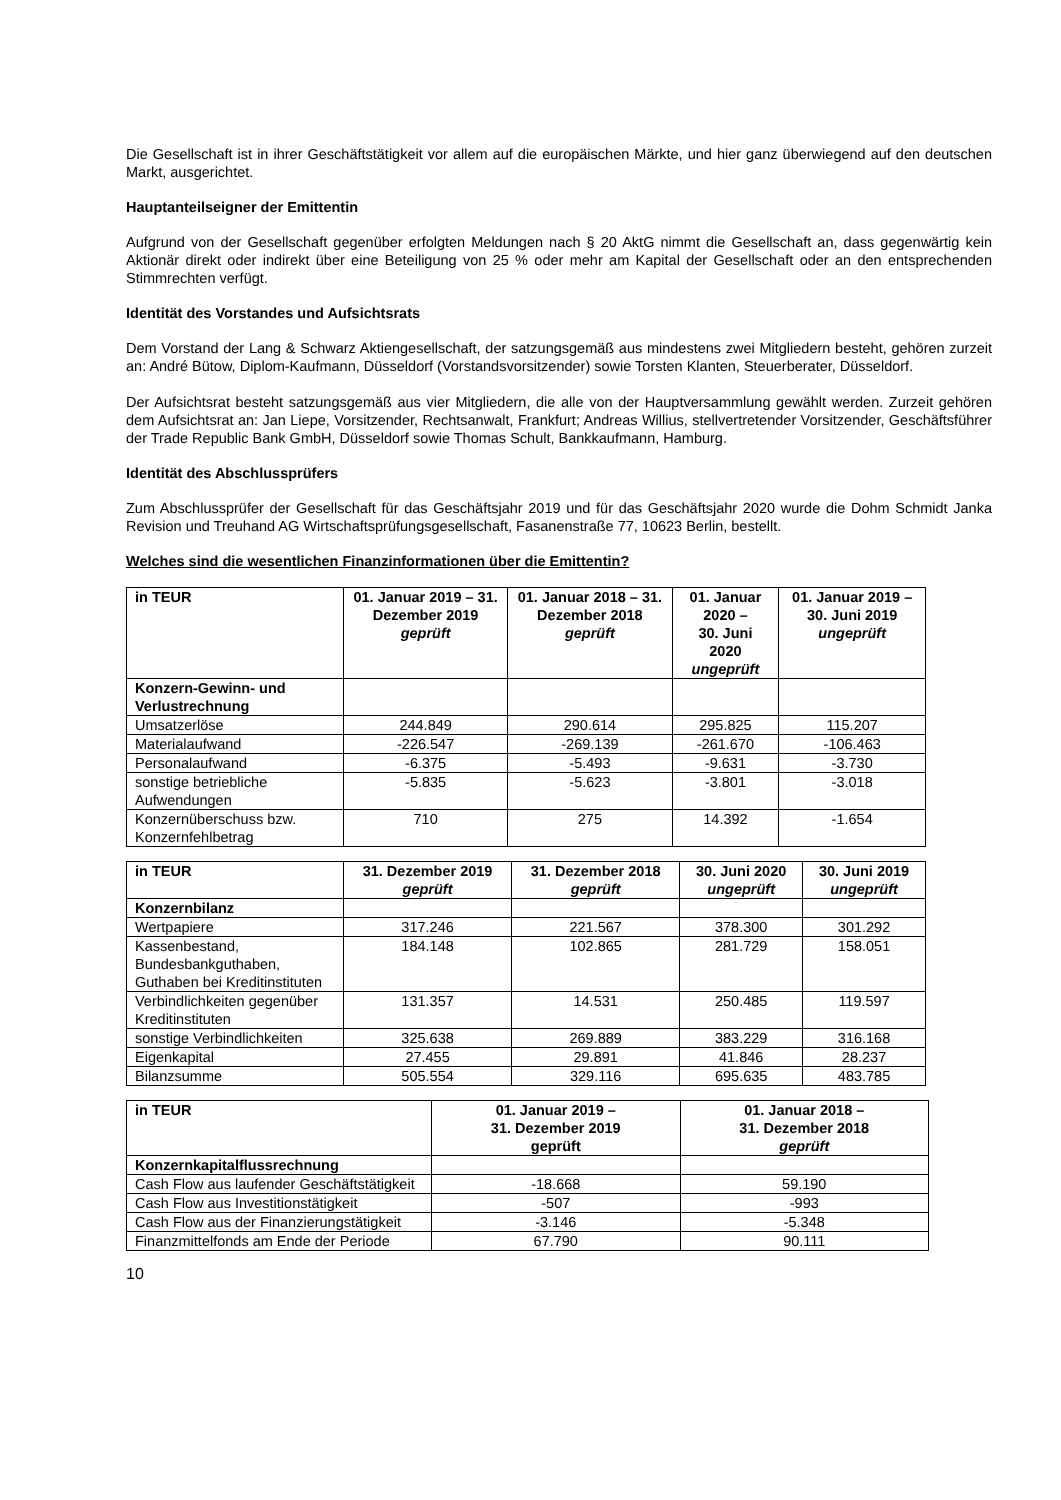Die Gesellschaft ist in ihrer Geschäftstätigkeit vor allem auf die europäischen Märkte, und hier ganz überwiegend auf den deutschen Markt, ausgerichtet.
Hauptanteilseigner der Emittentin
Aufgrund von der Gesellschaft gegenüber erfolgten Meldungen nach § 20 AktG nimmt die Gesellschaft an, dass gegenwärtig kein Aktionär direkt oder indirekt über eine Beteiligung von 25 % oder mehr am Kapital der Gesellschaft oder an den entsprechenden Stimmrechten verfügt.
Identität des Vorstandes und Aufsichtsrats
Dem Vorstand der Lang & Schwarz Aktiengesellschaft, der satzungsgemäß aus mindestens zwei Mitgliedern besteht, gehören zurzeit an: André Bütow, Diplom-Kaufmann, Düsseldorf (Vorstandsvorsitzender) sowie Torsten Klanten, Steuerberater, Düsseldorf.
Der Aufsichtsrat besteht satzungsgemäß aus vier Mitgliedern, die alle von der Hauptversammlung gewählt werden. Zurzeit gehören dem Aufsichtsrat an: Jan Liepe, Vorsitzender, Rechtsanwalt, Frankfurt; Andreas Willius, stellvertretender Vorsitzender, Geschäftsführer der Trade Republic Bank GmbH, Düsseldorf sowie Thomas Schult, Bankkaufmann, Hamburg.
Identität des Abschlussprüfers
Zum Abschlussprüfer der Gesellschaft für das Geschäftsjahr 2019 und für das Geschäftsjahr 2020 wurde die Dohm Schmidt Janka Revision und Treuhand AG Wirtschaftsprüfungsgesellschaft, Fasanenstraße 77, 10623 Berlin, bestellt.
Welches sind die wesentlichen Finanzinformationen über die Emittentin?
| in TEUR | 01. Januar 2019 – 31. Dezember 2019 geprüft | 01. Januar 2018 – 31. Dezember 2018 geprüft | 01. Januar 2020 – 30. Juni 2020 ungeprüft | 01. Januar 2019 – 30. Juni 2019 ungeprüft |
| --- | --- | --- | --- | --- |
| Konzern-Gewinn- und Verlustrechnung | | | | |
| Umsatzerlöse | 244.849 | 290.614 | 295.825 | 115.207 |
| Materialaufwand | -226.547 | -269.139 | -261.670 | -106.463 |
| Personalaufwand | -6.375 | -5.493 | -9.631 | -3.730 |
| sonstige betriebliche Aufwendungen | -5.835 | -5.623 | -3.801 | -3.018 |
| Konzernüberschuss bzw. Konzernfehlbetrag | 710 | 275 | 14.392 | -1.654 |
| in TEUR | 31. Dezember 2019 geprüft | 31. Dezember 2018 geprüft | 30. Juni 2020 ungeprüft | 30. Juni 2019 ungeprüft |
| --- | --- | --- | --- | --- |
| Konzernbilanz | | | | |
| Wertpapiere | 317.246 | 221.567 | 378.300 | 301.292 |
| Kassenbestand, Bundesbankguthaben, Guthaben bei Kreditinstituten | 184.148 | 102.865 | 281.729 | 158.051 |
| Verbindlichkeiten gegenüber Kreditinstituten | 131.357 | 14.531 | 250.485 | 119.597 |
| sonstige Verbindlichkeiten | 325.638 | 269.889 | 383.229 | 316.168 |
| Eigenkapital | 27.455 | 29.891 | 41.846 | 28.237 |
| Bilanzsumme | 505.554 | 329.116 | 695.635 | 483.785 |
| in TEUR | 01. Januar 2019 – 31. Dezember 2019 geprüft | 01. Januar 2018 – 31. Dezember 2018 geprüft |
| --- | --- | --- |
| Konzernkapitalflussrechnung | | |
| Cash Flow aus laufender Geschäftstätigkeit | -18.668 | 59.190 |
| Cash Flow aus Investitionstätigkeit | -507 | -993 |
| Cash Flow aus der Finanzierungstätigkeit | -3.146 | -5.348 |
| Finanzmittelfonds am Ende der Periode | 67.790 | 90.111 |
10